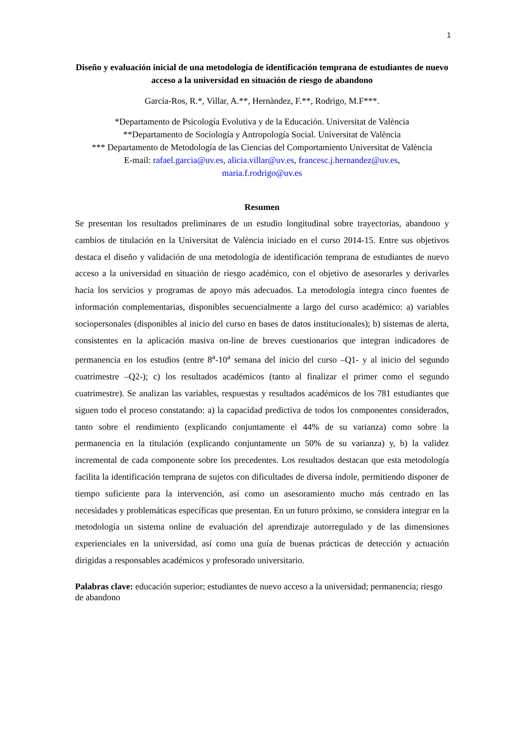1
Diseño y evaluación inicial de una metodología de identificación temprana de estudiantes de nuevo acceso a la universidad en situación de riesgo de abandono
García-Ros, R.*, Villar, A.**, Hernàndez, F.**, Rodrigo, M.F***.
*Departamento de Psicología Evolutiva y de la Educación. Universitat de València
**Departamento de Sociología y Antropología Social. Universitat de València
*** Departamento de Metodología de las Ciencias del Comportamiento Universitat de València
E-mail: rafael.garcia@uv.es, alicia.villar@uv.es, francesc.j.hernandez@uv.es,
maria.f.rodrigo@uv.es
Resumen
Se presentan los resultados preliminares de un estudio longitudinal sobre trayectorias, abandono y cambios de titulación en la Universitat de València iniciado en el curso 2014-15. Entre sus objetivos destaca el diseño y validación de una metodología de identificación temprana de estudiantes de nuevo acceso a la universidad en situación de riesgo académico, con el objetivo de asesorarles y derivarles hacia los servicios y programas de apoyo más adecuados. La metodología integra cinco fuentes de información complementarias, disponibles secuencialmente a largo del curso académico: a) variables sociopersonales (disponibles al inicio del curso en bases de datos institucionales); b) sistemas de alerta, consistentes en la aplicación masiva on-line de breves cuestionarios que integran indicadores de permanencia en los estudios (entre 8<sup>a</sup>-10<sup>a</sup> semana del inicio del curso –Q1- y al inicio del segundo cuatrimestre –Q2-); c) los resultados académicos (tanto al finalizar el primer como el segundo cuatrimestre). Se analizan las variables, respuestas y resultados académicos de los 781 estudiantes que siguen todo el proceso constatando: a) la capacidad predictiva de todos los componentes considerados, tanto sobre el rendimiento (explicando conjuntamente el 44% de su varianza) como sobre la permanencia en la titulación (explicando conjuntamente un 50% de su varianza) y, b) la validez incremental de cada componente sobre los precedentes. Los resultados destacan que esta metodología facilita la identificación temprana de sujetos con dificultades de diversa índole, permitiendo disponer de tiempo suficiente para la intervención, así como un asesoramiento mucho más centrado en las necesidades y problemáticas específicas que presentan. En un futuro próximo, se considera integrar en la metodología un sistema online de evaluación del aprendizaje autorregulado y de las dimensiones experienciales en la universidad, así como una guía de buenas prácticas de detección y actuación dirigidas a responsables académicos y profesorado universitario.
Palabras clave: educación superior; estudiantes de nuevo acceso a la universidad; permanencia; riesgo de abandono